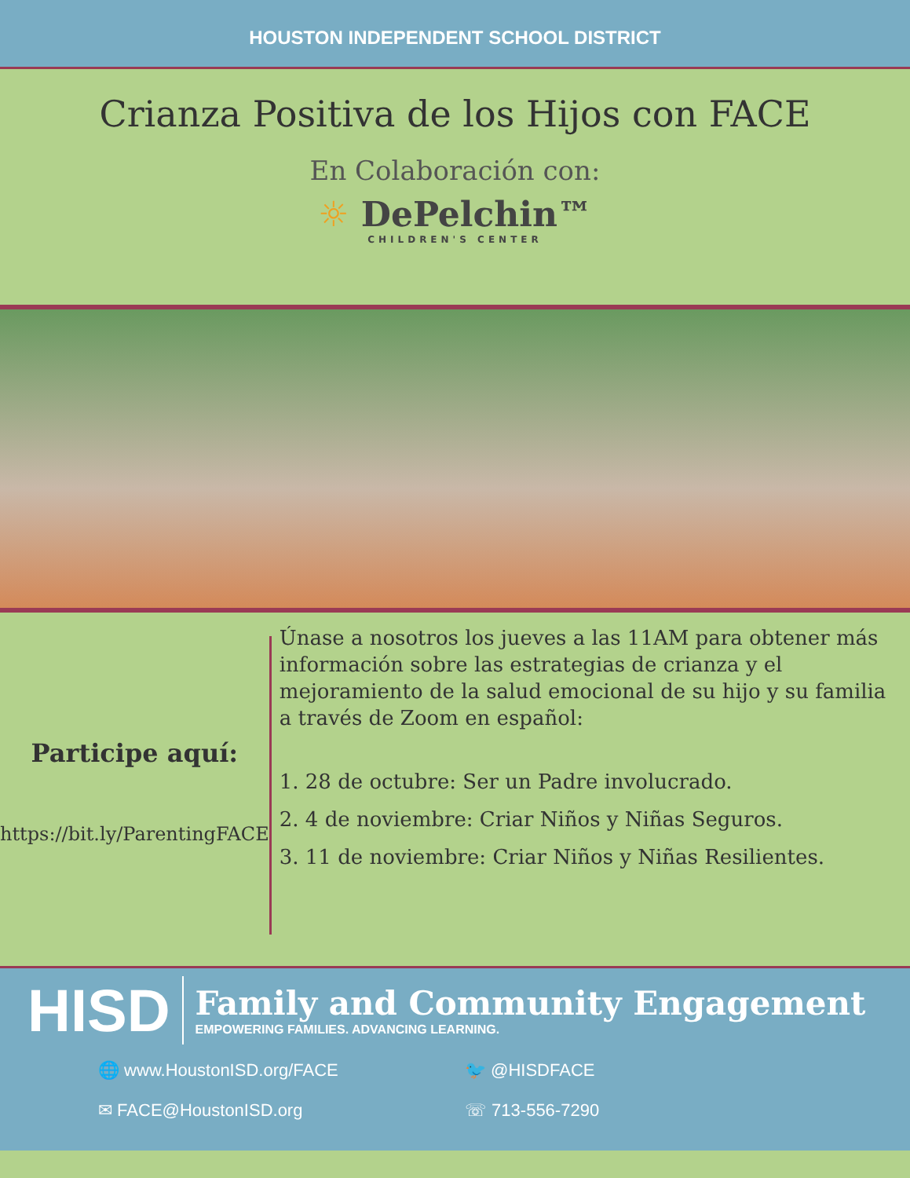HOUSTON INDEPENDENT SCHOOL DISTRICT
Crianza Positiva de los Hijos con FACE
En Colaboración con:
☼ DePelchin™
CHILDREN'S CENTER
Participe aquí:
https://bit.ly/ParentingFACE
Únase a nosotros los jueves a las 11AM para obtener más información sobre las estrategias de crianza y el mejoramiento de la salud emocional de su hijo y su familia a través de Zoom en español:
1. 28 de octubre: Ser un Padre involucrado.
2. 4 de noviembre: Criar Niños y Niñas Seguros.
3. 11 de noviembre: Criar Niños y Niñas Resilientes.
HISD
Family and Community Engagement
EMPOWERING FAMILIES. ADVANCING LEARNING.
🌐 www.HoustonISD.org/FACE
🐦 @HISDFACE
✉ FACE@HoustonISD.org
☏ 713-556-7290